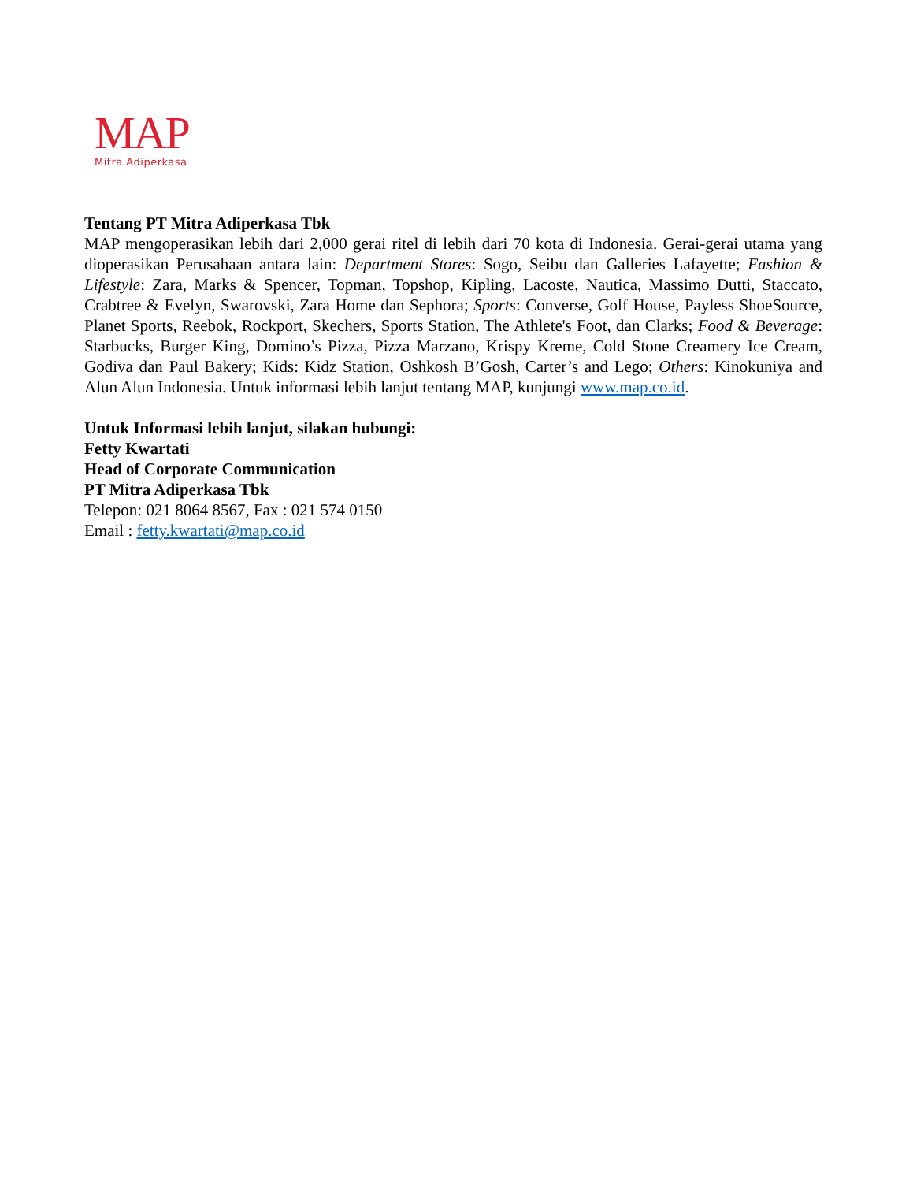MAP
Mitra Adiperkasa
Tentang PT Mitra Adiperkasa Tbk
MAP mengoperasikan lebih dari 2,000 gerai ritel di lebih dari 70 kota di Indonesia. Gerai-gerai utama yang dioperasikan Perusahaan antara lain: Department Stores: Sogo, Seibu dan Galleries Lafayette; Fashion & Lifestyle: Zara, Marks & Spencer, Topman, Topshop, Kipling, Lacoste, Nautica, Massimo Dutti, Staccato, Crabtree & Evelyn, Swarovski, Zara Home dan Sephora; Sports: Converse, Golf House, Payless ShoeSource, Planet Sports, Reebok, Rockport, Skechers, Sports Station, The Athlete's Foot, dan Clarks; Food & Beverage: Starbucks, Burger King, Domino’s Pizza, Pizza Marzano, Krispy Kreme, Cold Stone Creamery Ice Cream, Godiva dan Paul Bakery; Kids: Kidz Station, Oshkosh B’Gosh, Carter’s and Lego; Others: Kinokuniya and Alun Alun Indonesia. Untuk informasi lebih lanjut tentang MAP, kunjungi www.map.co.id.
Untuk Informasi lebih lanjut, silakan hubungi:
Fetty Kwartati
Head of Corporate Communication
PT Mitra Adiperkasa Tbk
Telepon: 021 8064 8567, Fax : 021 574 0150
Email : fetty.kwartati@map.co.id